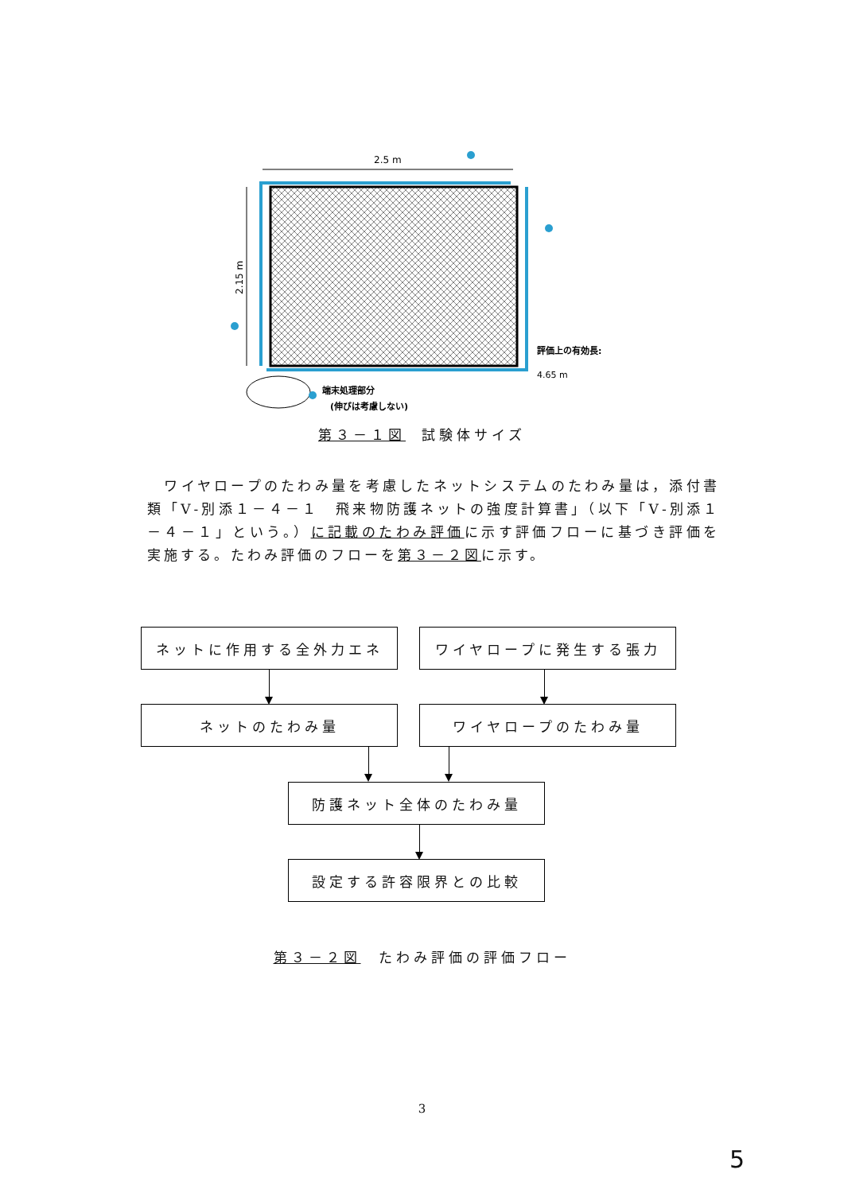2.5 m
2.15 m
評価上の有効長:
4.65 m
端末処理部分
(伸びは考慮しない)
第３－１図 試験体サイズ
　ワイヤロープのたわみ量を考慮したネットシステムのたわみ量は，添付書類「Ⅴ-別添１－４－１　飛来物防護ネットの強度計算書」（以下「Ⅴ-別添１－４－１」という。）に記載のたわみ評価に示す評価フローに基づき評価を実施する。たわみ評価のフローを第３－２図に示す。
ネットに作用する全外力エネ ワイヤロープに発生する張力
ネットのたわみ量 ワイヤロープのたわみ量
防護ネット全体のたわみ量
設定する許容限界との比較
第３－２図　たわみ評価の評価フロー
3
5